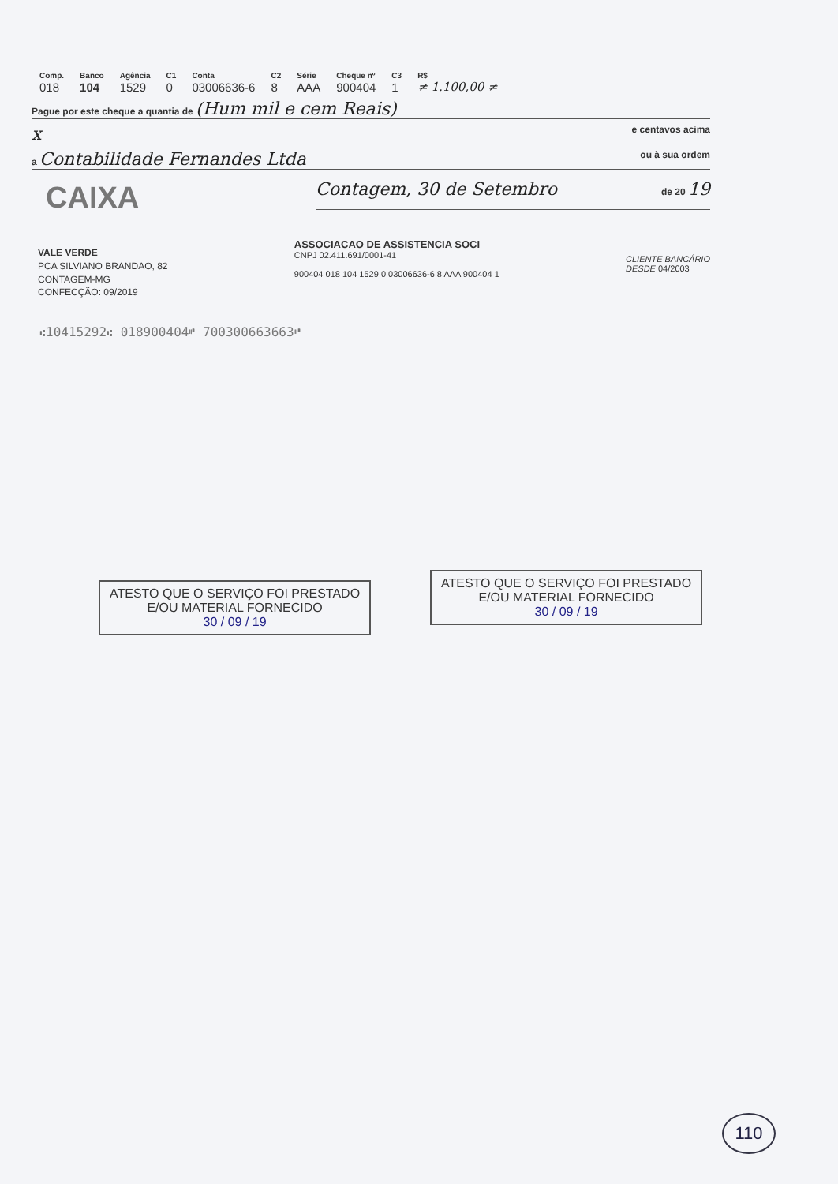| Comp. | Banco | Agência | C1 | Conta | C2 | Série | Cheque nº | C3 | R$ |
| --- | --- | --- | --- | --- | --- | --- | --- | --- | --- |
| 018 | 104 | 1529 | 0 | 03006636-6 | 8 | AAA | 900404 | 1 | ≠ 1.100,00 ≠ |
Pague por este cheque a quantia de (Hum mil e cem Reais)
xe centavos acima
a Contabilidade Fernandes Ltda ou à sua ordem
CAIXA
Contagem, 30 de Setembro de 20 19
VALE VERDE
PCA SILVIANO BRANDAO, 82
CONTAGEM-MG
CONFECÇÃO: 09/2019
ASSOCIACAO DE ASSISTENCIA SOCI
CNPJ 02.411.691/0001-41
900404 018 104 1529 0 03006636-6 8 AAA 900404 1
CLIENTE BANCÁRIO
DESDE 04/2003
⑆10415292⑆ 018900404⑈ 700300663663⑈
ATESTO QUE O SERVIÇO FOI PRESTADO
E/OU MATERIAL FORNECIDO
30 / 09 / 19
ATESTO QUE O SERVIÇO FOI PRESTADO
E/OU MATERIAL FORNECIDO
30 / 09 / 19
110